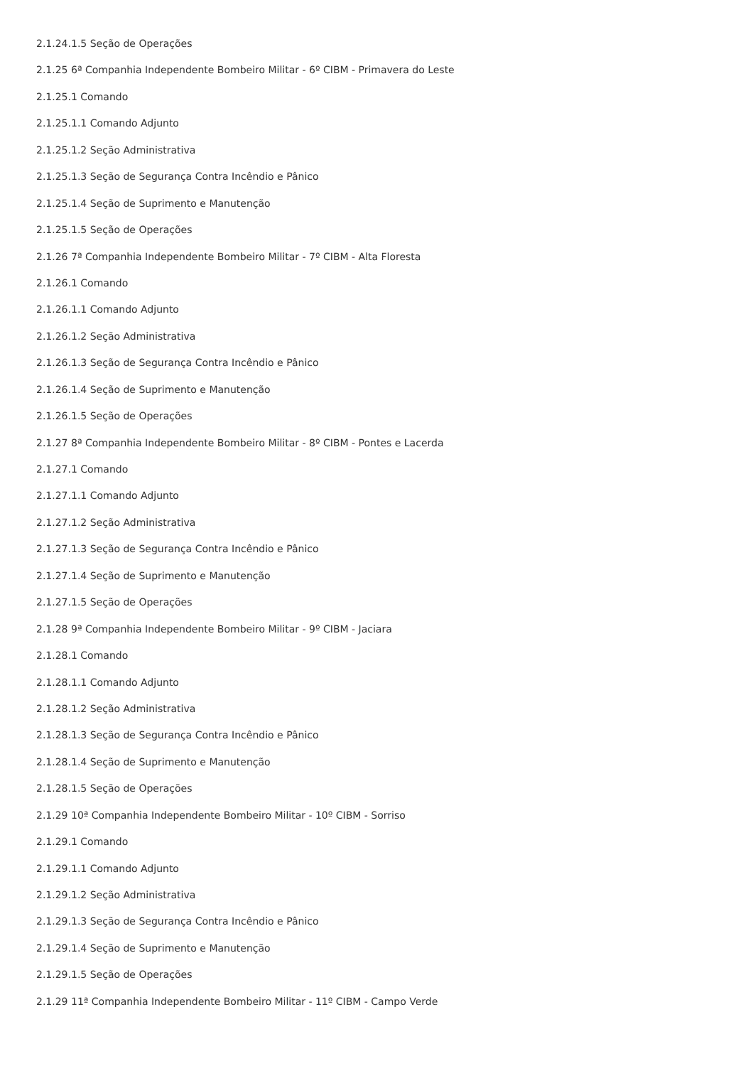2.1.24.1.5 Seção de Operações
2.1.25 6ª Companhia Independente Bombeiro Militar - 6º CIBM - Primavera do Leste
2.1.25.1 Comando
2.1.25.1.1 Comando Adjunto
2.1.25.1.2 Seção Administrativa
2.1.25.1.3 Seção de Segurança Contra Incêndio e Pânico
2.1.25.1.4 Seção de Suprimento e Manutenção
2.1.25.1.5 Seção de Operações
2.1.26 7ª Companhia Independente Bombeiro Militar - 7º CIBM - Alta Floresta
2.1.26.1 Comando
2.1.26.1.1 Comando Adjunto
2.1.26.1.2 Seção Administrativa
2.1.26.1.3 Seção de Segurança Contra Incêndio e Pânico
2.1.26.1.4 Seção de Suprimento e Manutenção
2.1.26.1.5 Seção de Operações
2.1.27 8ª Companhia Independente Bombeiro Militar - 8º CIBM - Pontes e Lacerda
2.1.27.1 Comando
2.1.27.1.1 Comando Adjunto
2.1.27.1.2 Seção Administrativa
2.1.27.1.3 Seção de Segurança Contra Incêndio e Pânico
2.1.27.1.4 Seção de Suprimento e Manutenção
2.1.27.1.5 Seção de Operações
2.1.28 9ª Companhia Independente Bombeiro Militar - 9º CIBM - Jaciara
2.1.28.1 Comando
2.1.28.1.1 Comando Adjunto
2.1.28.1.2 Seção Administrativa
2.1.28.1.3 Seção de Segurança Contra Incêndio e Pânico
2.1.28.1.4 Seção de Suprimento e Manutenção
2.1.28.1.5 Seção de Operações
2.1.29 10ª Companhia Independente Bombeiro Militar - 10º CIBM - Sorriso
2.1.29.1 Comando
2.1.29.1.1 Comando Adjunto
2.1.29.1.2 Seção Administrativa
2.1.29.1.3 Seção de Segurança Contra Incêndio e Pânico
2.1.29.1.4 Seção de Suprimento e Manutenção
2.1.29.1.5 Seção de Operações
2.1.29 11ª Companhia Independente Bombeiro Militar - 11º CIBM - Campo Verde